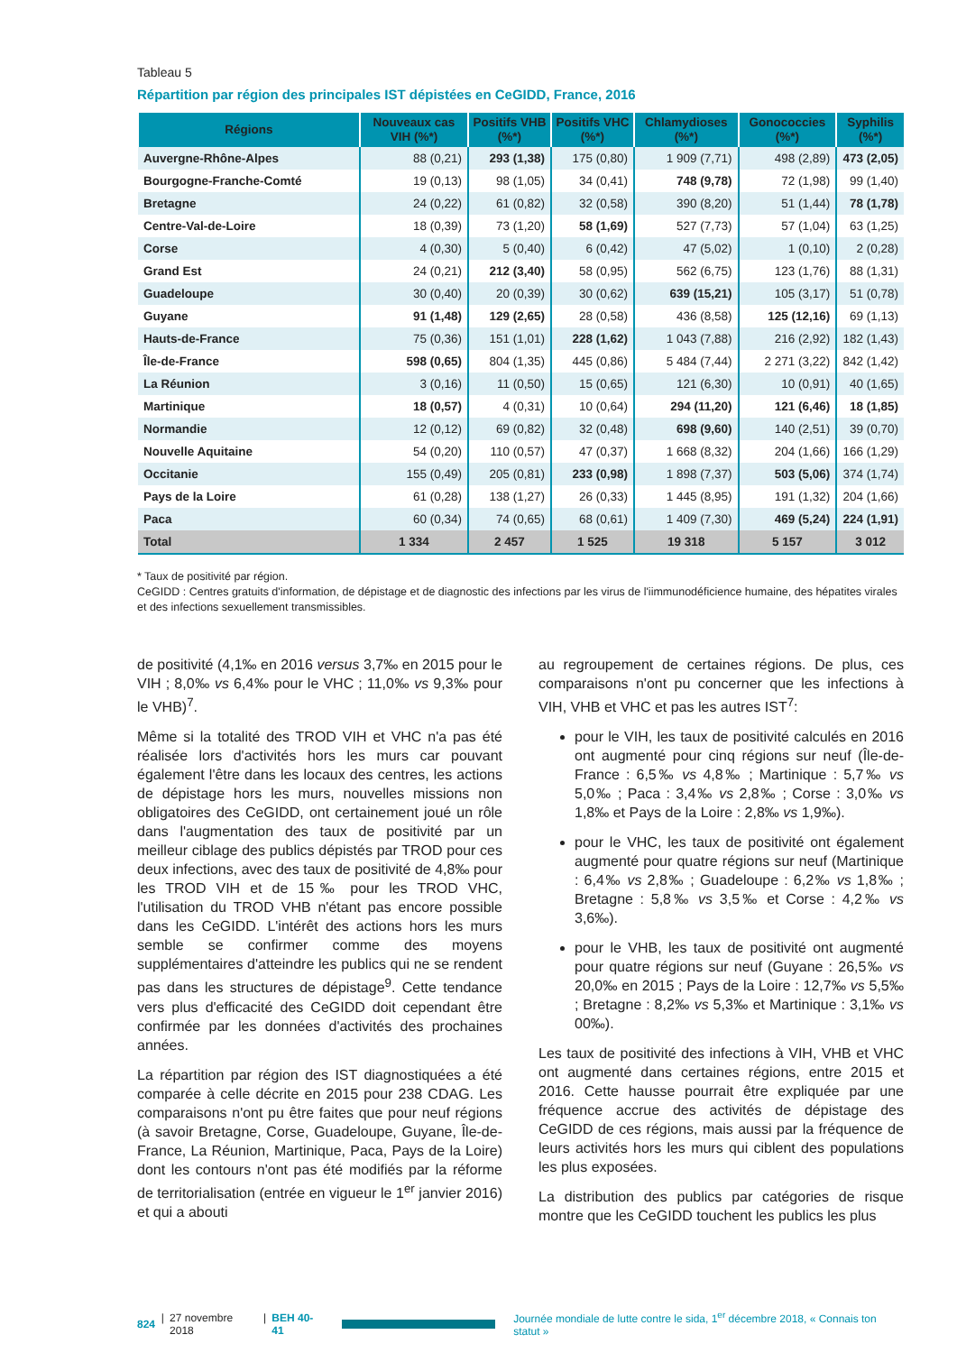Tableau 5
Répartition par région des principales IST dépistées en CeGIDD, France, 2016
| Régions | Nouveaux cas VIH (%*) | Positifs VHB (%*) | Positifs VHC (%*) | Chlamydioses (%*) | Gonococcies (%*) | Syphilis (%*) |
| --- | --- | --- | --- | --- | --- | --- |
| Auvergne-Rhône-Alpes | 88 (0,21) | 293 (1,38) | 175 (0,80) | 1 909 (7,71) | 498 (2,89) | 473 (2,05) |
| Bourgogne-Franche-Comté | 19 (0,13) | 98 (1,05) | 34 (0,41) | 748 (9,78) | 72 (1,98) | 99 (1,40) |
| Bretagne | 24 (0,22) | 61 (0,82) | 32 (0,58) | 390 (8,20) | 51 (1,44) | 78 (1,78) |
| Centre-Val-de-Loire | 18 (0,39) | 73 (1,20) | 58 (1,69) | 527 (7,73) | 57 (1,04) | 63 (1,25) |
| Corse | 4 (0,30) | 5 (0,40) | 6 (0,42) | 47 (5,02) | 1 (0,10) | 2 (0,28) |
| Grand Est | 24 (0,21) | 212 (3,40) | 58 (0,95) | 562 (6,75) | 123 (1,76) | 88 (1,31) |
| Guadeloupe | 30 (0,40) | 20 (0,39) | 30 (0,62) | 639 (15,21) | 105 (3,17) | 51 (0,78) |
| Guyane | 91 (1,48) | 129 (2,65) | 28 (0,58) | 436 (8,58) | 125 (12,16) | 69 (1,13) |
| Hauts-de-France | 75 (0,36) | 151 (1,01) | 228 (1,62) | 1 043 (7,88) | 216 (2,92) | 182 (1,43) |
| Île-de-France | 598 (0,65) | 804 (1,35) | 445 (0,86) | 5 484 (7,44) | 2 271 (3,22) | 842 (1,42) |
| La Réunion | 3 (0,16) | 11 (0,50) | 15 (0,65) | 121 (6,30) | 10 (0,91) | 40 (1,65) |
| Martinique | 18 (0,57) | 4 (0,31) | 10 (0,64) | 294 (11,20) | 121 (6,46) | 18 (1,85) |
| Normandie | 12 (0,12) | 69 (0,82) | 32 (0,48) | 698 (9,60) | 140 (2,51) | 39 (0,70) |
| Nouvelle Aquitaine | 54 (0,20) | 110 (0,57) | 47 (0,37) | 1 668 (8,32) | 204 (1,66) | 166 (1,29) |
| Occitanie | 155 (0,49) | 205 (0,81) | 233 (0,98) | 1 898 (7,37) | 503 (5,06) | 374 (1,74) |
| Pays de la Loire | 61 (0,28) | 138 (1,27) | 26 (0,33) | 1 445 (8,95) | 191 (1,32) | 204 (1,66) |
| Paca | 60 (0,34) | 74 (0,65) | 68 (0,61) | 1 409 (7,30) | 469 (5,24) | 224 (1,91) |
| Total | 1 334 | 2 457 | 1 525 | 19 318 | 5 157 | 3 012 |
* Taux de positivité par région.
CeGIDD : Centres gratuits d'information, de dépistage et de diagnostic des infections par les virus de l'iimmunodéficience humaine, des hépatites virales et des infections sexuellement transmissibles.
de positivité (4,1‰ en 2016 versus 3,7‰ en 2015 pour le VIH ; 8,0‰ vs 6,4‰ pour le VHC ; 11,0‰ vs 9,3‰ pour le VHB)<sup>7</sup>.
Même si la totalité des TROD VIH et VHC n'a pas été réalisée lors d'activités hors les murs car pouvant également l'être dans les locaux des centres, les actions de dépistage hors les murs, nouvelles missions non obligatoires des CeGIDD, ont certainement joué un rôle dans l'augmentation des taux de positivité par un meilleur ciblage des publics dépistés par TROD pour ces deux infections, avec des taux de positivité de 4,8‰ pour les TROD VIH et de 15‰ pour les TROD VHC, l'utilisation du TROD VHB n'étant pas encore possible dans les CeGIDD. L'intérêt des actions hors les murs semble se confirmer comme des moyens supplémentaires d'atteindre les publics qui ne se rendent pas dans les structures de dépistage<sup>9</sup>. Cette tendance vers plus d'efficacité des CeGIDD doit cependant être confirmée par les données d'activités des prochaines années.
La répartition par région des IST diagnostiquées a été comparée à celle décrite en 2015 pour 238 CDAG. Les comparaisons n'ont pu être faites que pour neuf régions (à savoir Bretagne, Corse, Guadeloupe, Guyane, Île-de-France, La Réunion, Martinique, Paca, Pays de la Loire) dont les contours n'ont pas été modifiés par la réforme de territorialisation (entrée en vigueur le 1<sup>er</sup> janvier 2016) et qui a abouti
au regroupement de certaines régions. De plus, ces comparaisons n'ont pu concerner que les infections à VIH, VHB et VHC et pas les autres IST<sup>7</sup>:
pour le VIH, les taux de positivité calculés en 2016 ont augmenté pour cinq régions sur neuf (Île-de-France : 6,5‰ vs 4,8‰ ; Martinique : 5,7‰ vs 5,0‰ ; Paca : 3,4‰ vs 2,8‰ ; Corse : 3,0‰ vs 1,8‰ et Pays de la Loire : 2,8‰ vs 1,9‰).
pour le VHC, les taux de positivité ont également augmenté pour quatre régions sur neuf (Martinique : 6,4‰ vs 2,8‰ ; Guadeloupe : 6,2‰ vs 1,8‰ ; Bretagne : 5,8‰ vs 3,5‰ et Corse : 4,2‰ vs 3,6‰).
pour le VHB, les taux de positivité ont augmenté pour quatre régions sur neuf (Guyane : 26,5‰ vs 20,0‰ en 2015 ; Pays de la Loire : 12,7‰ vs 5,5‰ ; Bretagne : 8,2‰ vs 5,3‰ et Martinique : 3,1‰ vs 00‰).
Les taux de positivité des infections à VIH, VHB et VHC ont augmenté dans certaines régions, entre 2015 et 2016. Cette hausse pourrait être expliquée par une fréquence accrue des activités de dépistage des CeGIDD de ces régions, mais aussi par la fréquence de leurs activités hors les murs qui ciblent des populations les plus exposées.
La distribution des publics par catégories de risque montre que les CeGIDD touchent les publics les plus
824 | 27 novembre 2018 | BEH 40-41
Journée mondiale de lutte contre le sida, 1<sup>er</sup> décembre 2018, « Connais ton statut »